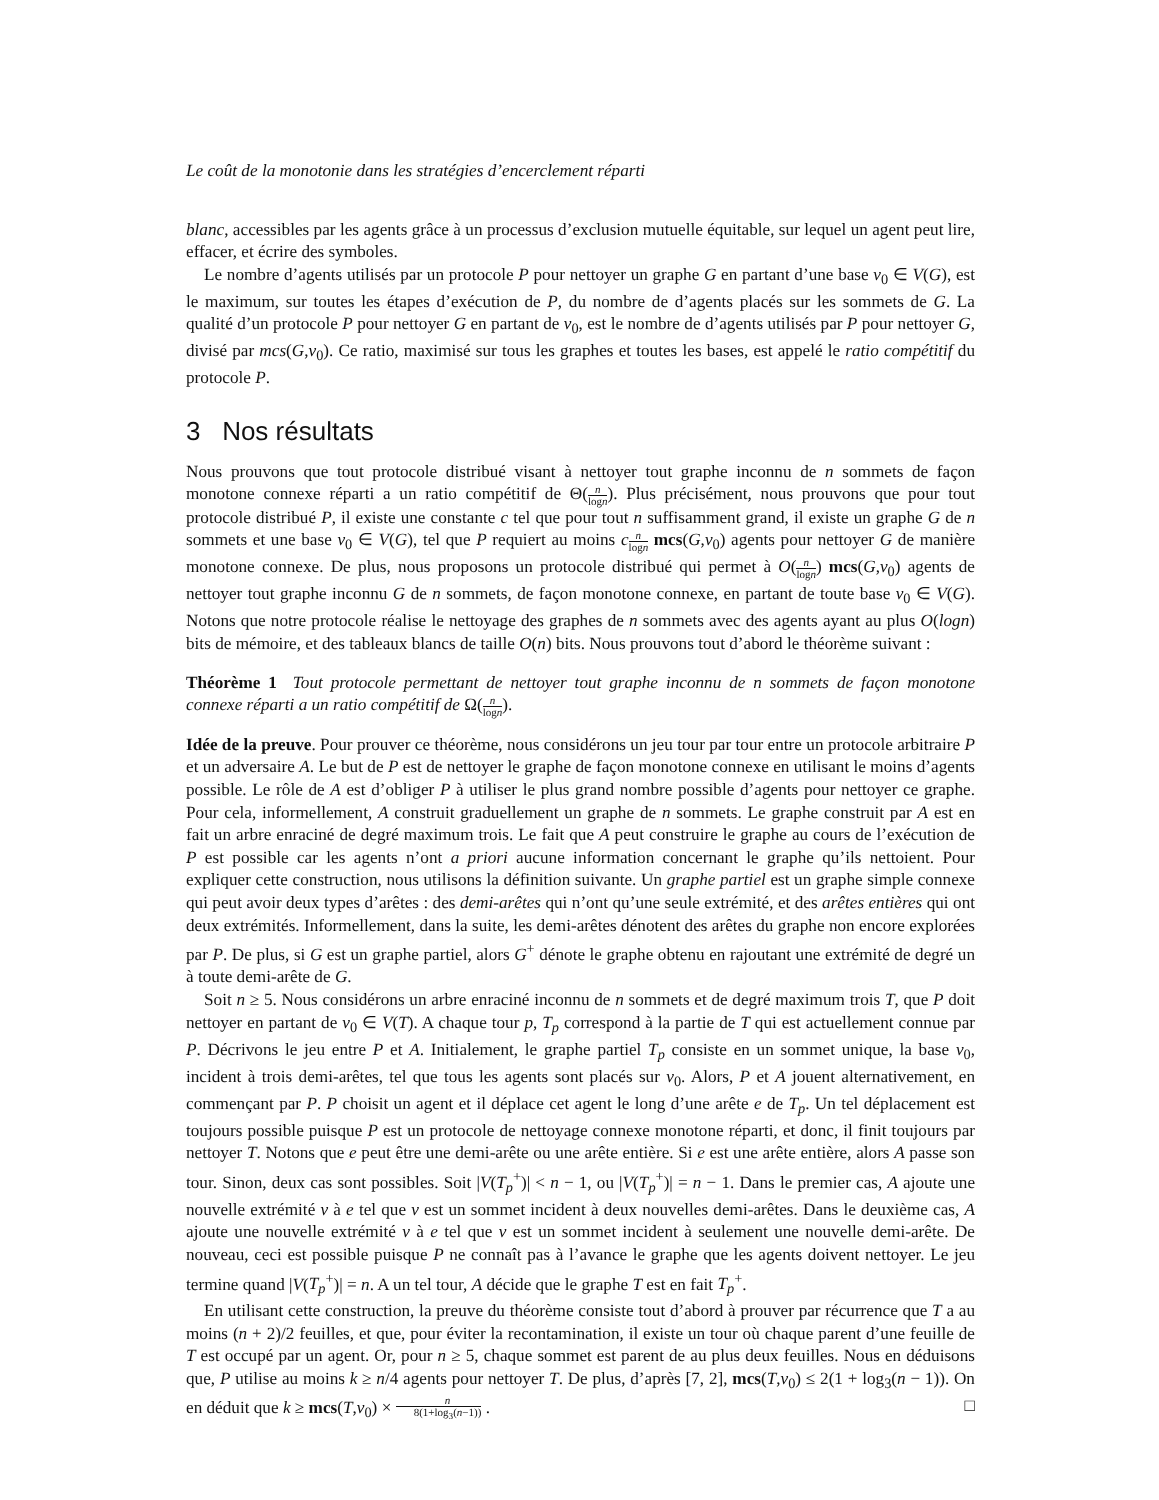Le coût de la monotonie dans les stratégies d’encerclement réparti
blanc, accessibles par les agents grâce à un processus d’exclusion mutuelle équitable, sur lequel un agent peut lire, effacer, et écrire des symboles.
Le nombre d’agents utilisés par un protocole P pour nettoyer un graphe G en partant d’une base v<sub>0</sub> ∈ V(G), est le maximum, sur toutes les étapes d’exécution de P, du nombre de d’agents placés sur les sommets de G. La qualité d’un protocole P pour nettoyer G en partant de v<sub>0</sub>, est le nombre de d’agents utilisés par P pour nettoyer G, divisé par mcs(G,v<sub>0</sub>). Ce ratio, maximisé sur tous les graphes et toutes les bases, est appelé le ratio compétitif du protocole P.
3 Nos résultats
Nous prouvons que tout protocole distribué visant à nettoyer tout graphe inconnu de n sommets de façon monotone connexe réparti a un ratio compétitif de Θ(n logn). Plus précisément, nous prouvons que pour tout protocole distribué P, il existe une constante c tel que pour tout n suffisamment grand, il existe un graphe G de n sommets et une base v<sub>0</sub> ∈ V(G), tel que P requiert au moins cn logn mcs(G,v<sub>0</sub>) agents pour nettoyer G de manière monotone connexe. De plus, nous proposons un protocole distribué qui permet à O(n logn) mcs(G,v<sub>0</sub>) agents de nettoyer tout graphe inconnu G de n sommets, de façon monotone connexe, en partant de toute base v<sub>0</sub> ∈ V(G). Notons que notre protocole réalise le nettoyage des graphes de n sommets avec des agents ayant au plus O(logn) bits de mémoire, et des tableaux blancs de taille O(n) bits. Nous prouvons tout d’abord le théorème suivant :
Théorème 1 Tout protocole permettant de nettoyer tout graphe inconnu de n sommets de façon monotone connexe réparti a un ratio compétitif de Ω(n logn).
Idée de la preuve. Pour prouver ce théorème, nous considérons un jeu tour par tour entre un protocole arbitraire P et un adversaire A. Le but de P est de nettoyer le graphe de façon monotone connexe en utilisant le moins d’agents possible. Le rôle de A est d’obliger P à utiliser le plus grand nombre possible d’agents pour nettoyer ce graphe. Pour cela, informellement, A construit graduellement un graphe de n sommets. Le graphe construit par A est en fait un arbre enraciné de degré maximum trois. Le fait que A peut construire le graphe au cours de l’exécution de P est possible car les agents n’ont a priori aucune information concernant le graphe qu’ils nettoient. Pour expliquer cette construction, nous utilisons la définition suivante. Un graphe partiel est un graphe simple connexe qui peut avoir deux types d’arêtes : des demi-arêtes qui n’ont qu’une seule extrémité, et des arêtes entières qui ont deux extrémités. Informellement, dans la suite, les demi-arêtes dénotent des arêtes du graphe non encore explorées par P. De plus, si G est un graphe partiel, alors G<sup>+</sup> dénote le graphe obtenu en rajoutant une extrémité de degré un à toute demi-arête de G.
Soit n ≥ 5. Nous considérons un arbre enraciné inconnu de n sommets et de degré maximum trois T, que P doit nettoyer en partant de v<sub>0</sub> ∈ V(T). A chaque tour p, T<sub>p</sub> correspond à la partie de T qui est actuellement connue par P. Décrivons le jeu entre P et A. Initialement, le graphe partiel T<sub>p</sub> consiste en un sommet unique, la base v<sub>0</sub>, incident à trois demi-arêtes, tel que tous les agents sont placés sur v<sub>0</sub>. Alors, P et A jouent alternativement, en commençant par P. P choisit un agent et il déplace cet agent le long d’une arête e de T<sub>p</sub>. Un tel déplacement est toujours possible puisque P est un protocole de nettoyage connexe monotone réparti, et donc, il finit toujours par nettoyer T. Notons que e peut être une demi-arête ou une arête entière. Si e est une arête entière, alors A passe son tour. Sinon, deux cas sont possibles. Soit |V(T<sub>p</sub><sup>+</sup>)| < n − 1, ou |V(T<sub>p</sub><sup>+</sup>)| = n − 1. Dans le premier cas, A ajoute une nouvelle extrémité v à e tel que v est un sommet incident à deux nouvelles demi-arêtes. Dans le deuxième cas, A ajoute une nouvelle extrémité v à e tel que v est un sommet incident à seulement une nouvelle demi-arête. De nouveau, ceci est possible puisque P ne connaît pas à l’avance le graphe que les agents doivent nettoyer. Le jeu termine quand |V(T<sub>p</sub><sup>+</sup>)| = n. A un tel tour, A décide que le graphe T est en fait T<sub>p</sub><sup>+</sup>.
En utilisant cette construction, la preuve du théorème consiste tout d’abord à prouver par récurrence que T a au moins (n + 2)/2 feuilles, et que, pour éviter la recontamination, il existe un tour où chaque parent d’une feuille de T est occupé par un agent. Or, pour n ≥ 5, chaque sommet est parent de au plus deux feuilles. Nous en déduisons que, P utilise au moins k ≥ n/4 agents pour nettoyer T. De plus, d’après [7, 2], mcs(T,v<sub>0</sub>) ≤ 2(1 + log<sub>3</sub>(n − 1)). On en déduit que k ≥ mcs(T,v<sub>0</sub>) × n 8(1+log<sub>3</sub>(n−1)) . □